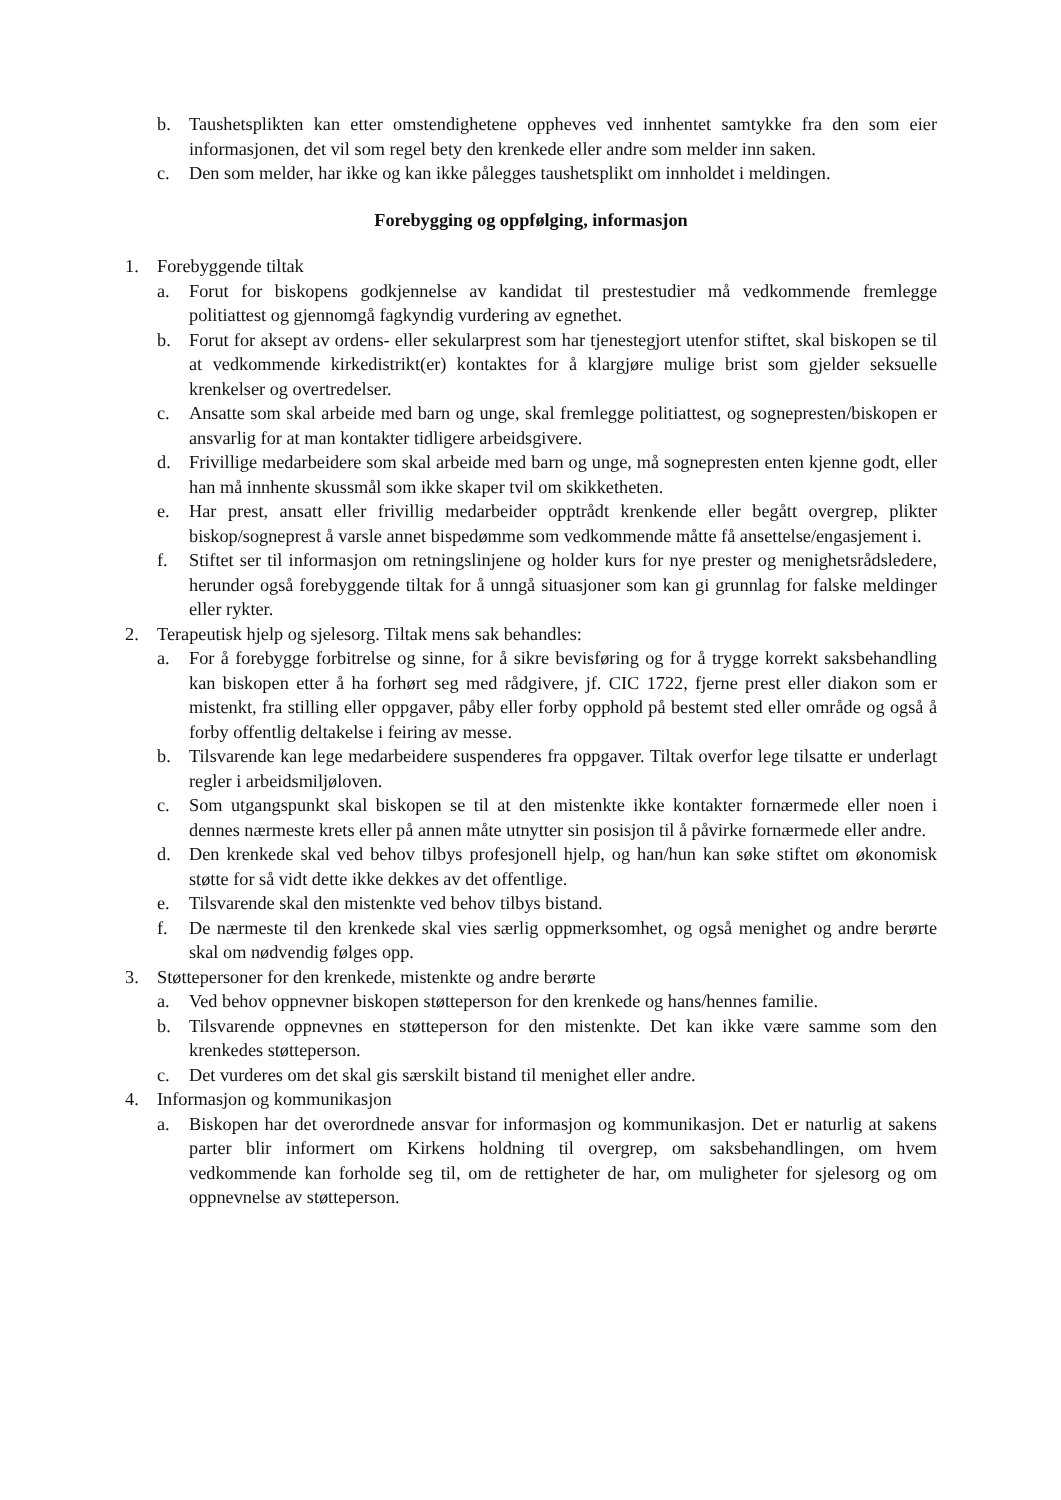b. Taushetsplikten kan etter omstendighetene oppheves ved innhentet samtykke fra den som eier informasjonen, det vil som regel bety den krenkede eller andre som melder inn saken.
c. Den som melder, har ikke og kan ikke pålegges taushetsplikt om innholdet i meldingen.
Forebygging og oppfølging, informasjon
1. Forebyggende tiltak
a. Forut for biskopens godkjennelse av kandidat til prestestudier må vedkommende fremlegge politiattest og gjennomgå fagkyndig vurdering av egnethet.
b. Forut for aksept av ordens- eller sekularprest som har tjenestegjort utenfor stiftet, skal biskopen se til at vedkommende kirkedistrikt(er) kontaktes for å klargjøre mulige brist som gjelder seksuelle krenkelser og overtredelser.
c. Ansatte som skal arbeide med barn og unge, skal fremlegge politiattest, og sognepresten/biskopen er ansvarlig for at man kontakter tidligere arbeidsgivere.
d. Frivillige medarbeidere som skal arbeide med barn og unge, må sognepresten enten kjenne godt, eller han må innhente skussmål som ikke skaper tvil om skikketheten.
e. Har prest, ansatt eller frivillig medarbeider opptrådt krenkende eller begått overgrep, plikter biskop/sogneprest å varsle annet bispedømme som vedkommende måtte få ansettelse/engasjement i.
f. Stiftet ser til informasjon om retningslinjene og holder kurs for nye prester og menighetsrådsledere, herunder også forebyggende tiltak for å unngå situasjoner som kan gi grunnlag for falske meldinger eller rykter.
2. Terapeutisk hjelp og sjelesorg. Tiltak mens sak behandles:
a. For å forebygge forbitrelse og sinne, for å sikre bevisføring og for å trygge korrekt saksbehandling kan biskopen etter å ha forhørt seg med rådgivere, jf. CIC 1722, fjerne prest eller diakon som er mistenkt, fra stilling eller oppgaver, påby eller forby opphold på bestemt sted eller område og også å forby offentlig deltakelse i feiring av messe.
b. Tilsvarende kan lege medarbeidere suspenderes fra oppgaver. Tiltak overfor lege tilsatte er underlagt regler i arbeidsmiljøloven.
c. Som utgangspunkt skal biskopen se til at den mistenkte ikke kontakter fornærmede eller noen i dennes nærmeste krets eller på annen måte utnytter sin posisjon til å påvirke fornærmede eller andre.
d. Den krenkede skal ved behov tilbys profesjonell hjelp, og han/hun kan søke stiftet om økonomisk støtte for så vidt dette ikke dekkes av det offentlige.
e. Tilsvarende skal den mistenkte ved behov tilbys bistand.
f. De nærmeste til den krenkede skal vies særlig oppmerksomhet, og også menighet og andre berørte skal om nødvendig følges opp.
3. Støttepersoner for den krenkede, mistenkte og andre berørte
a. Ved behov oppnevner biskopen støtteperson for den krenkede og hans/hennes familie.
b. Tilsvarende oppnevnes en støtteperson for den mistenkte. Det kan ikke være samme som den krenkedes støtteperson.
c. Det vurderes om det skal gis særskilt bistand til menighet eller andre.
4. Informasjon og kommunikasjon
a. Biskopen har det overordnede ansvar for informasjon og kommunikasjon. Det er naturlig at sakens parter blir informert om Kirkens holdning til overgrep, om saksbehandlingen, om hvem vedkommende kan forholde seg til, om de rettigheter de har, om muligheter for sjelesorg og om oppnevnelse av støtteperson.